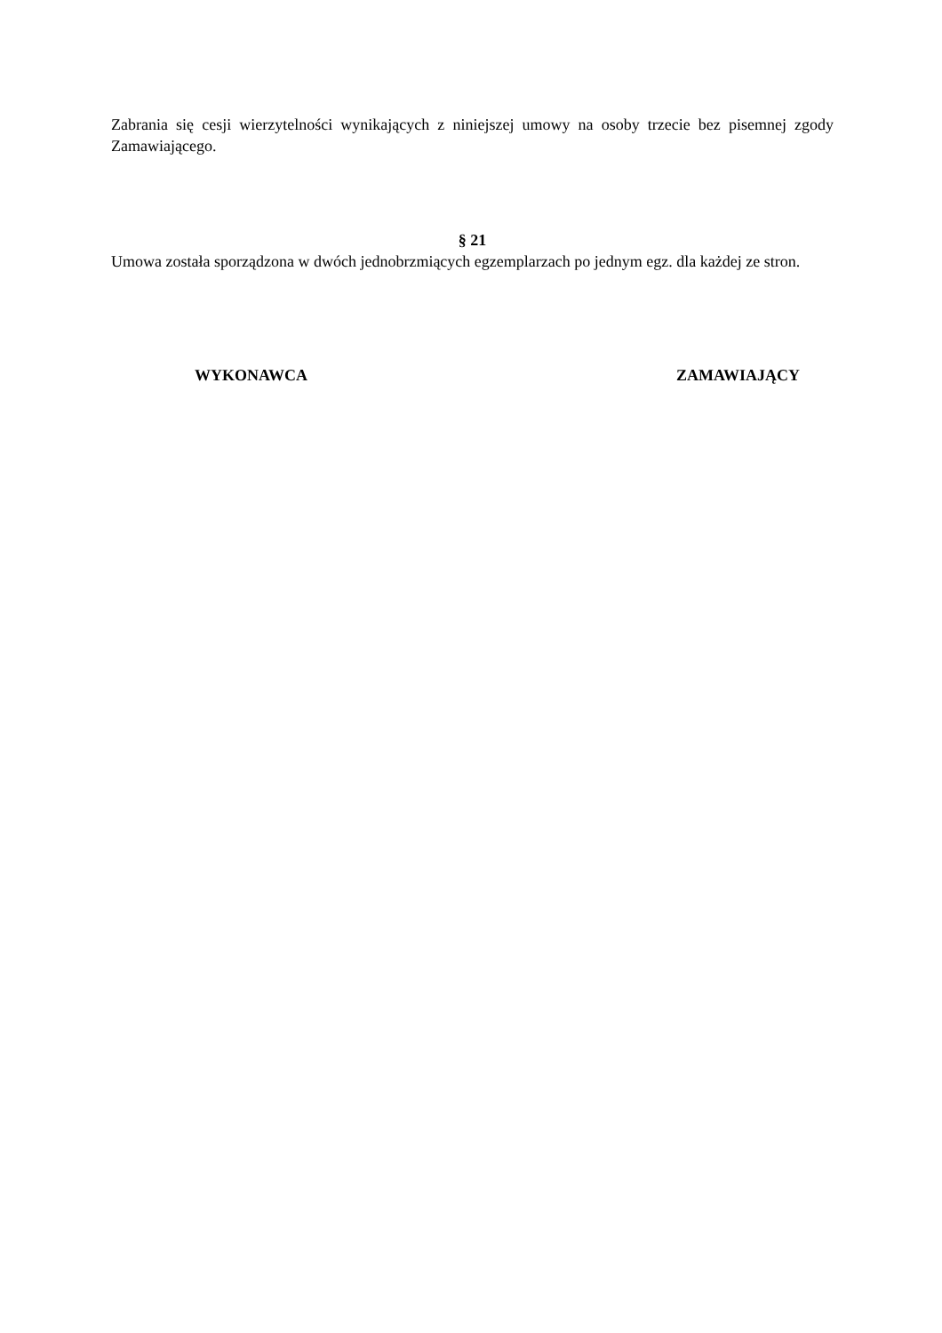Zabrania się cesji wierzytelności wynikających z niniejszej umowy na osoby trzecie bez pisemnej zgody Zamawiającego.
§ 21
Umowa została sporządzona w dwóch jednobrzmiących egzemplarzach po jednym egz. dla każdej ze stron.
WYKONAWCA ZAMAWIAJĄCY